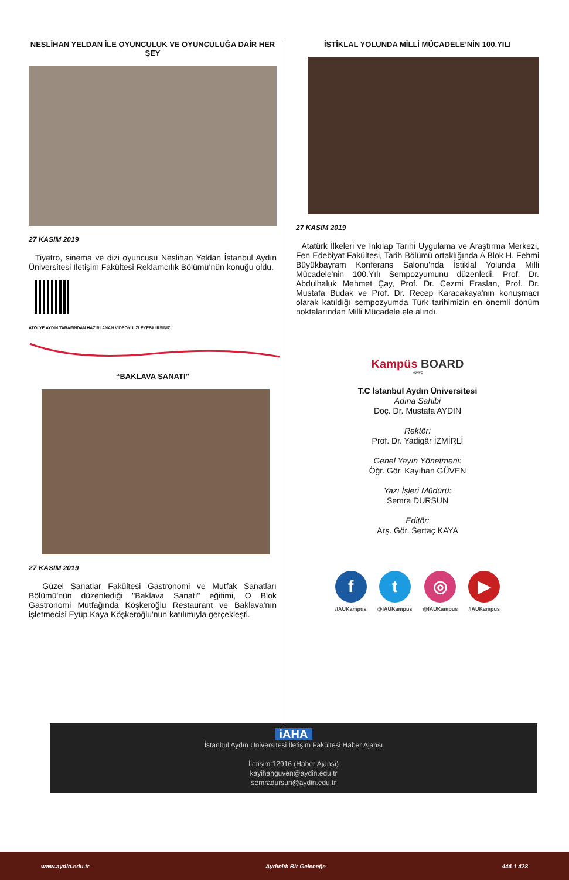NESLİHAN YELDAN İLE OYUNCULUK VE OYUNCULUĞA DAİR HER ŞEY
27 KASIM 2019
Tiyatro, sinema ve dizi oyuncusu Neslihan Yeldan İstanbul Aydın Üniversitesi İletişim Fakültesi Reklamcılık Bölümü’nün konuğu oldu.
ATÖLYE AYDIN TARAFINDAN HAZIRLANAN VİDEOYU İZLEYEBİLİRSİNİZ
“BAKLAVA SANATI”
27 KASIM 2019
Güzel Sanatlar Fakültesi Gastronomi ve Mutfak Sanatları Bölümü'nün düzenlediği "Baklava Sanatı" eğitimi, O Blok Gastronomi Mutfağında Köşkeroğlu Restaurant ve Baklava'nın işletmecisi Eyüp Kaya Köşkeroğlu'nun katılımıyla gerçekleşti.
İSTİKLAL YOLUNDA MİLLİ MÜCADELE’NİN 100.YILI
27 KASIM 2019
Atatürk İlkeleri ve İnkılap Tarihi Uygulama ve Araştırma Merkezi, Fen Edebiyat Fakültesi, Tarih Bölümü ortaklığında A Blok H. Fehmi Büyükbayram Konferans Salonu'nda İstiklal Yolunda Milli Mücadele'nin 100.Yılı Sempozyumunu düzenledi. Prof. Dr. Abdulhaluk Mehmet Çay, Prof. Dr. Cezmi Eraslan, Prof. Dr. Mustafa Budak ve Prof. Dr. Recep Karacakaya'nın konuşmacı olarak katıldığı sempozyumda Türk tarihimizin en önemli dönüm noktalarından Milli Mücadele ele alındı.
Kampüs BOARD
KÜNYE
T.C İstanbul Aydın Üniversitesi
Adına Sahibi
Doç. Dr. Mustafa AYDIN
Rektör:
Prof. Dr. Yadigâr İZMİRLİ
Genel Yayın Yönetmeni:
Öğr. Gör. Kayıhan GÜVEN
Yazı İşleri Müdürü:
Semra DURSUN
Editör:
Arş. Gör. Sertaç KAYA
f
/IAUKampus
t
@IAUKampus
◎
@IAUKampus
▶
/IAUKampus
iAHA
İstanbul Aydın Üniversitesi İletişim Fakültesi Haber Ajansı
İletişim:12916 (Haber Ajansı)
kayihanguven@aydin.edu.tr
semradursun@aydin.edu.tr
www.aydin.edu.tr Aydınlık Bir Geleceğe 444 1 428